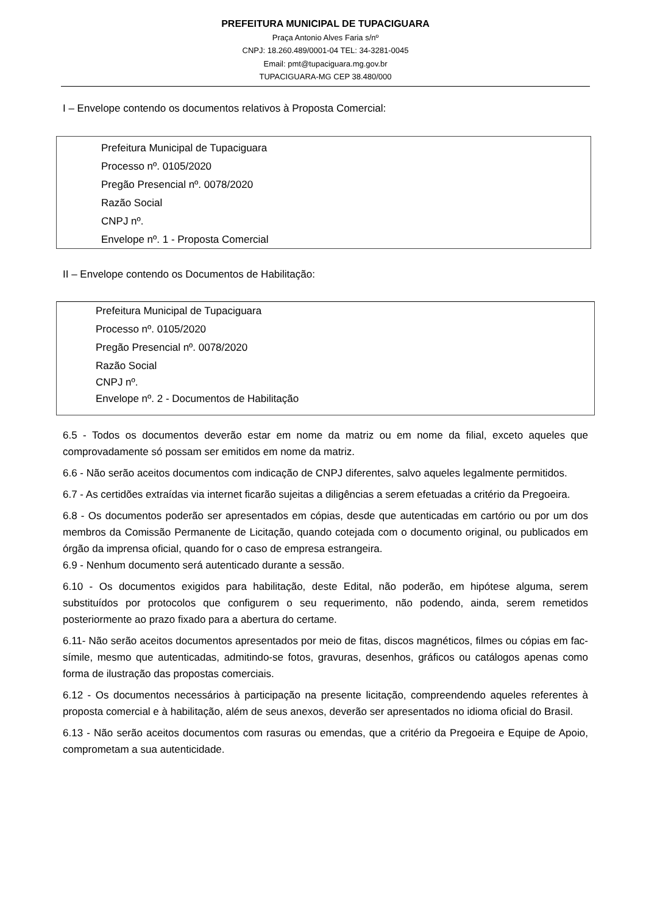PREFEITURA MUNICIPAL DE TUPACIGUARA
Praça Antonio Alves Faria s/nº
CNPJ: 18.260.489/0001-04 TEL: 34-3281-0045
Email: pmt@tupaciguara.mg.gov.br
TUPACIGUARA-MG CEP 38.480/000
I – Envelope contendo os documentos relativos à Proposta Comercial:
Prefeitura Municipal de Tupaciguara
Processo nº. 0105/2020
Pregão Presencial nº. 0078/2020
Razão Social
CNPJ nº.
Envelope nº. 1 - Proposta Comercial
II – Envelope contendo os Documentos de Habilitação:
Prefeitura Municipal de Tupaciguara
Processo nº. 0105/2020
Pregão Presencial nº. 0078/2020
Razão Social
CNPJ nº.
Envelope nº. 2 - Documentos de Habilitação
6.5 - Todos os documentos deverão estar em nome da matriz ou em nome da filial, exceto aqueles que comprovadamente só possam ser emitidos em nome da matriz.
6.6 - Não serão aceitos documentos com indicação de CNPJ diferentes, salvo aqueles legalmente permitidos.
6.7 - As certidões extraídas via internet ficarão sujeitas a diligências a serem efetuadas a critério da Pregoeira.
6.8 - Os documentos poderão ser apresentados em cópias, desde que autenticadas em cartório ou por um dos membros da Comissão Permanente de Licitação, quando cotejada com o documento original, ou publicados em órgão da imprensa oficial, quando for o caso de empresa estrangeira.
6.9 - Nenhum documento será autenticado durante a sessão.
6.10 - Os documentos exigidos para habilitação, deste Edital, não poderão, em hipótese alguma, serem substituídos por protocolos que configurem o seu requerimento, não podendo, ainda, serem remetidos posteriormente ao prazo fixado para a abertura do certame.
6.11- Não serão aceitos documentos apresentados por meio de fitas, discos magnéticos, filmes ou cópias em fac-símile, mesmo que autenticadas, admitindo-se fotos, gravuras, desenhos, gráficos ou catálogos apenas como forma de ilustração das propostas comerciais.
6.12 - Os documentos necessários à participação na presente licitação, compreendendo aqueles referentes à proposta comercial e à habilitação, além de seus anexos, deverão ser apresentados no idioma oficial do Brasil.
6.13 - Não serão aceitos documentos com rasuras ou emendas, que a critério da Pregoeira e Equipe de Apoio, comprometam a sua autenticidade.